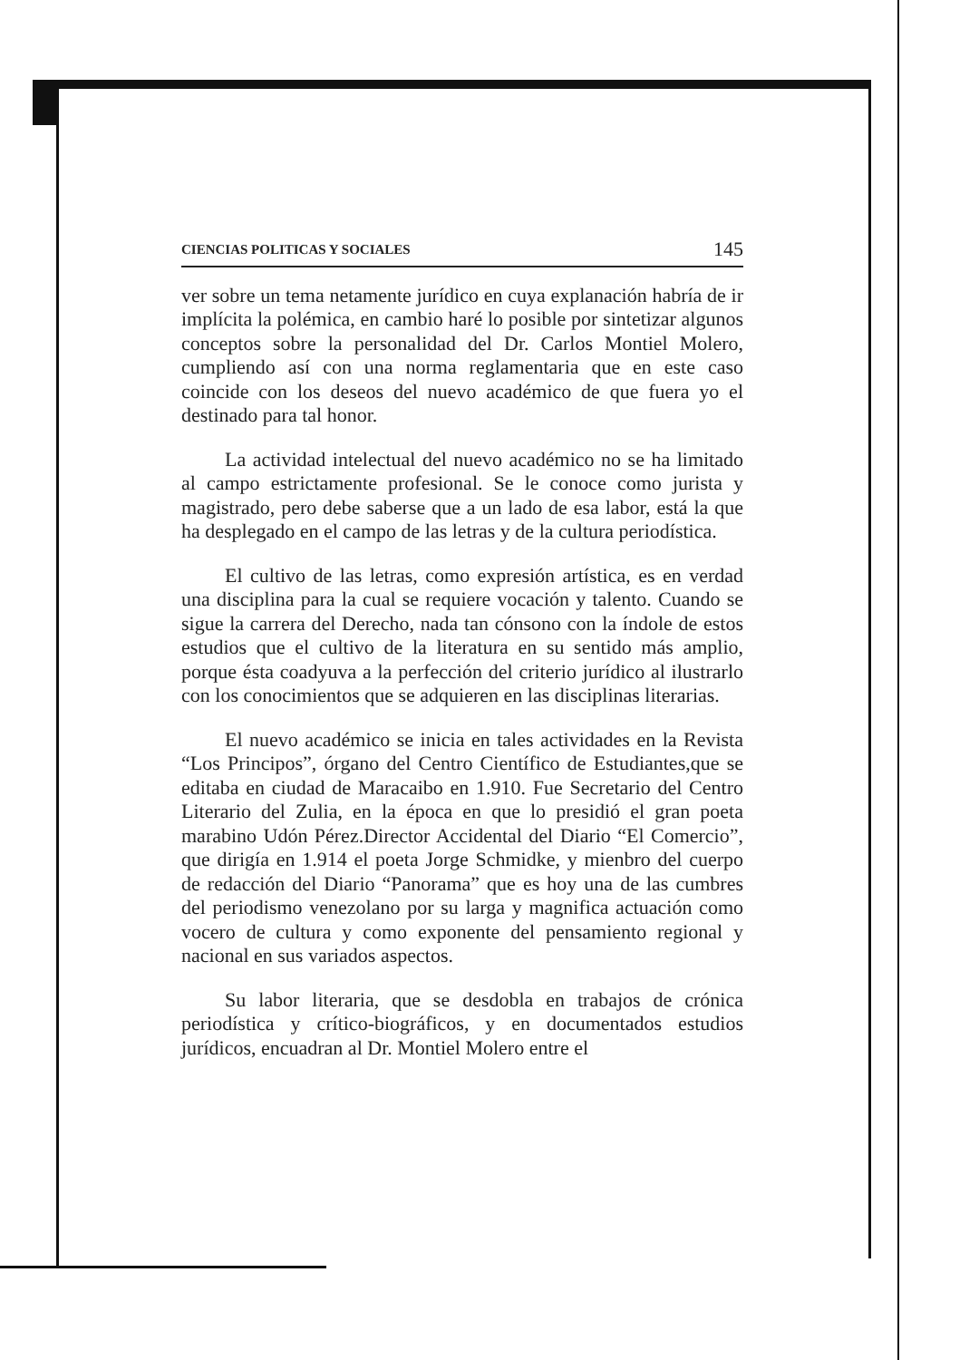CIENCIAS POLITICAS Y SOCIALES 145
ver sobre un tema netamente jurídico en cuya explanación habría de ir implícita la polémica, en cambio haré lo posible por sintetizar algunos conceptos sobre la personalidad del Dr. Carlos Montiel Molero, cumpliendo así con una norma reglamentaria que en este caso coincide con los deseos del nuevo académico de que fuera yo el destinado para tal honor.
La actividad intelectual del nuevo académico no se ha limitado al campo estrictamente profesional. Se le conoce como jurista y magistrado, pero debe saberse que a un lado de esa labor, está la que ha desplegado en el campo de las letras y de la cultura periodística.
El cultivo de las letras, como expresión artística, es en verdad una disciplina para la cual se requiere vocación y talento. Cuando se sigue la carrera del Derecho, nada tan cónsono con la índole de estos estudios que el cultivo de la literatura en su sentido más amplio, porque ésta coadyuva a la perfección del criterio jurídico al ilustrarlo con los conocimientos que se adquieren en las disciplinas literarias.
El nuevo académico se inicia en tales actividades en la Revista “Los Principos”, órgano del Centro Científico de Estudiantes,que se editaba en ciudad de Maracaibo en 1.910. Fue Secretario del Centro Literario del Zulia, en la época en que lo presidió el gran poeta marabino Udón Pérez.Director Accidental del Diario “El Comercio”, que dirigía en 1.914 el poeta Jorge Schmidke, y mienbro del cuerpo de redacción del Diario “Panorama” que es hoy una de las cumbres del periodismo venezolano por su larga y magnifica actuación como vocero de cultura y como exponente del pensamiento regional y nacional en sus variados aspectos.
Su labor literaria, que se desdobla en trabajos de crónica periodística y crítico-biográficos, y en documentados estudios jurídicos, encuadran al Dr. Montiel Molero entre el